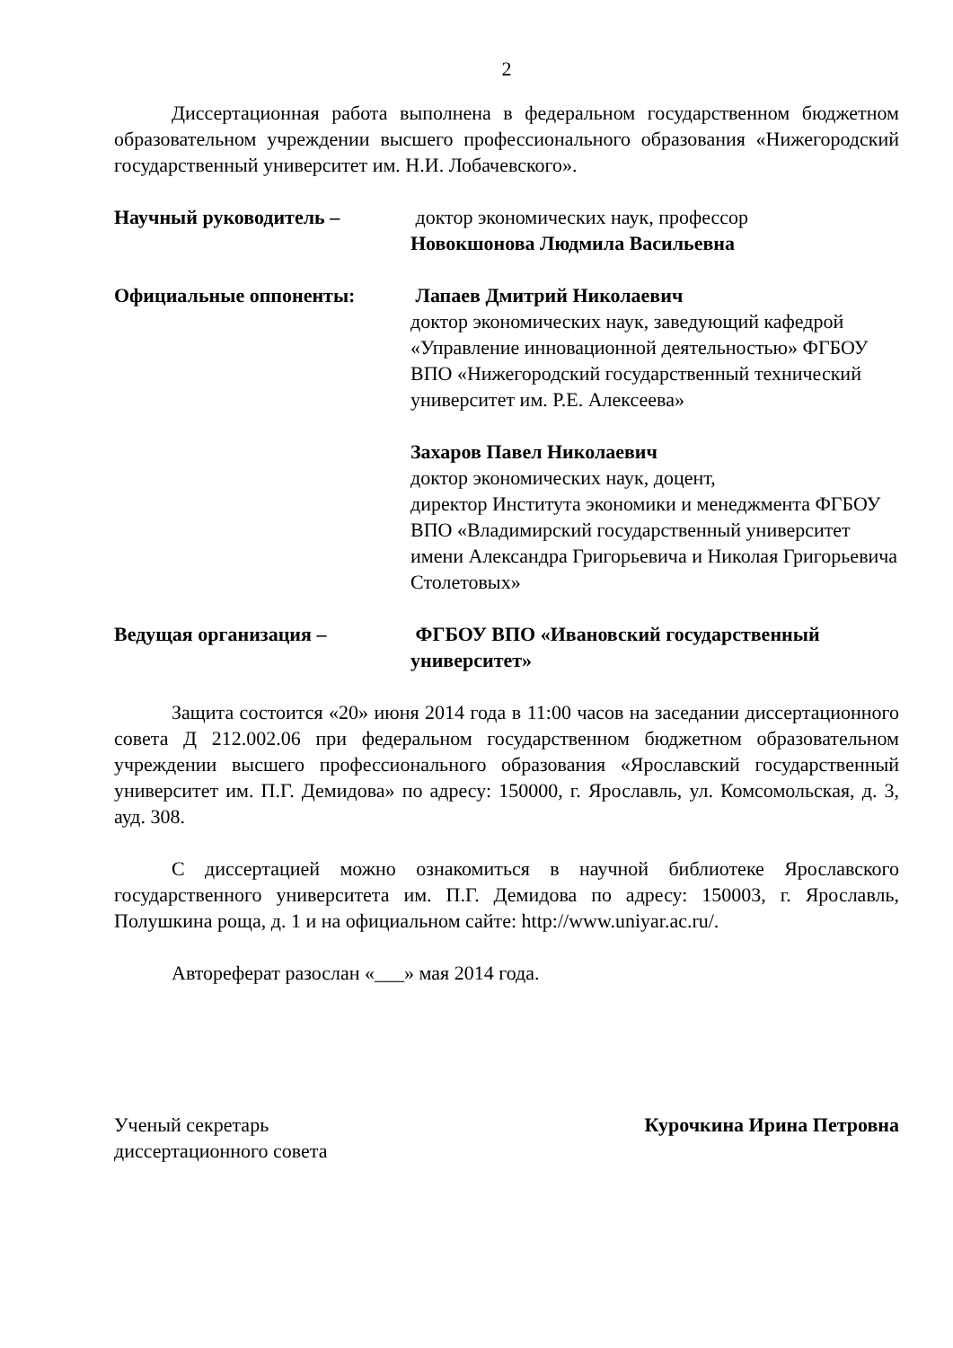2
Диссертационная работа выполнена в федеральном государственном бюджетном образовательном учреждении высшего профессионального образования «Нижегородский государственный университет им. Н.И. Лобачевского».
Научный руководитель – доктор экономических наук, профессор
Новокшонова Людмила Васильевна
Официальные оппоненты: Лапаев Дмитрий Николаевич
доктор экономических наук, заведующий кафедрой «Управление инновационной деятельностью» ФГБОУ ВПО «Нижегородский государственный технический университет им. Р.Е. Алексеева»
Захаров Павел Николаевич
доктор экономических наук, доцент,
директор Института экономики и менеджмента ФГБОУ ВПО «Владимирский государственный университет имени Александра Григорьевича и Николая Григорьевича Столетовых»
Ведущая организация – ФГБОУ ВПО «Ивановский государственный университет»
Защита состоится «20» июня 2014 года в 11:00 часов на заседании диссертационного совета Д 212.002.06 при федеральном государственном бюджетном образовательном учреждении высшего профессионального образования «Ярославский государственный университет им. П.Г. Демидова» по адресу: 150000, г. Ярославль, ул. Комсомольская, д. 3, ауд. 308.
С диссертацией можно ознакомиться в научной библиотеке Ярославского государственного университета им. П.Г. Демидова по адресу: 150003, г. Ярославль, Полушкина роща, д. 1 и на официальном сайте: http://www.uniyar.ac.ru/.
Автореферат разослан «___» мая 2014 года.
Ученый секретарь
диссертационного совета
Курочкина Ирина Петровна